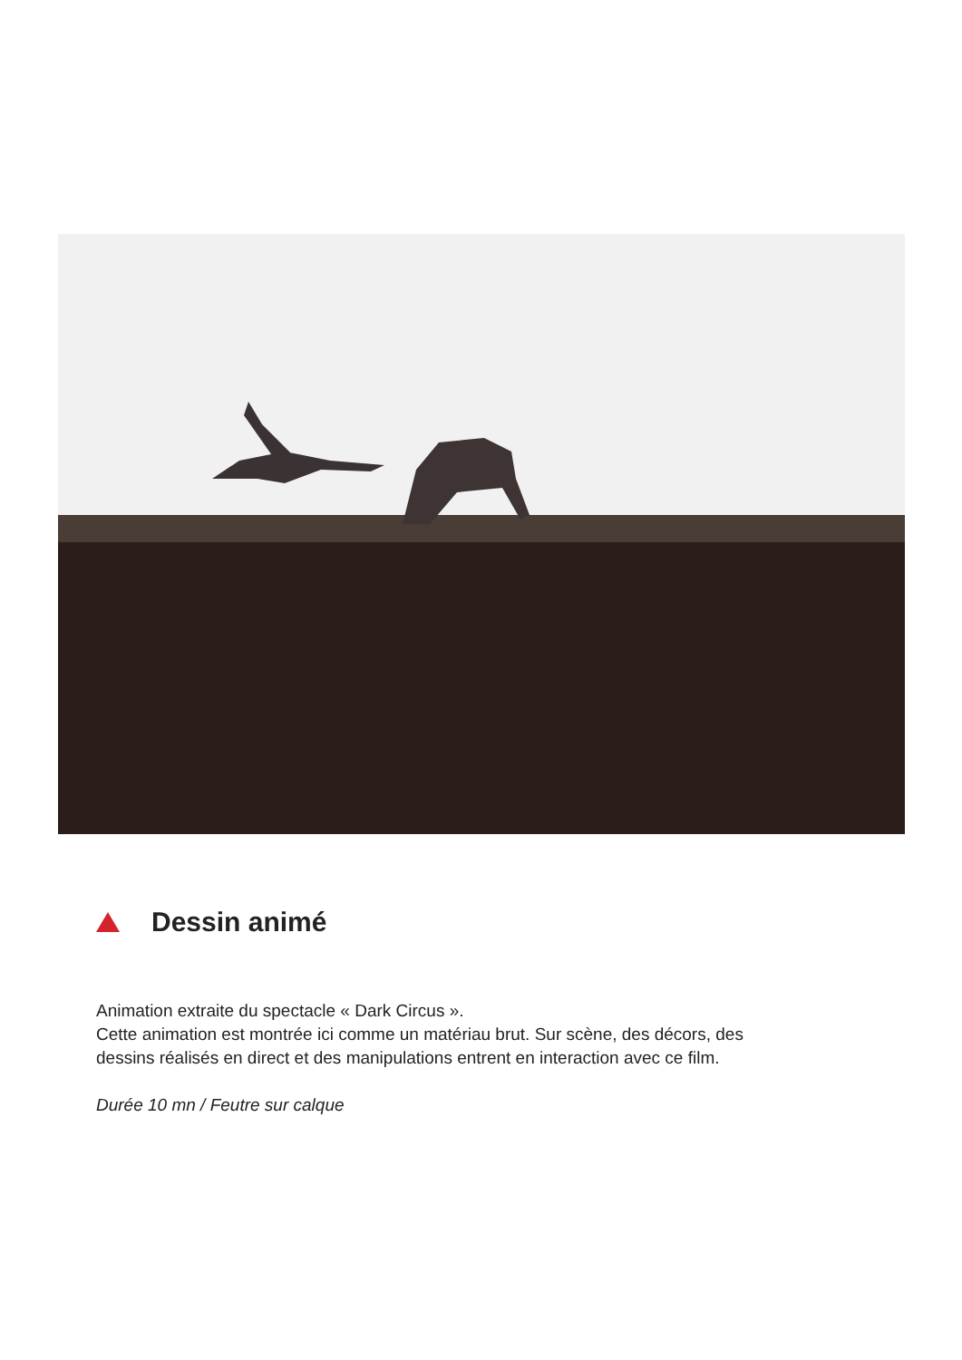Dessin animé
Animation extraite du spectacle « Dark Circus ».
Cette animation est montrée ici comme un matériau brut. Sur scène, des décors, des dessins réalisés en direct et des manipulations entrent en interaction avec ce film.
Durée 10 mn / Feutre sur calque